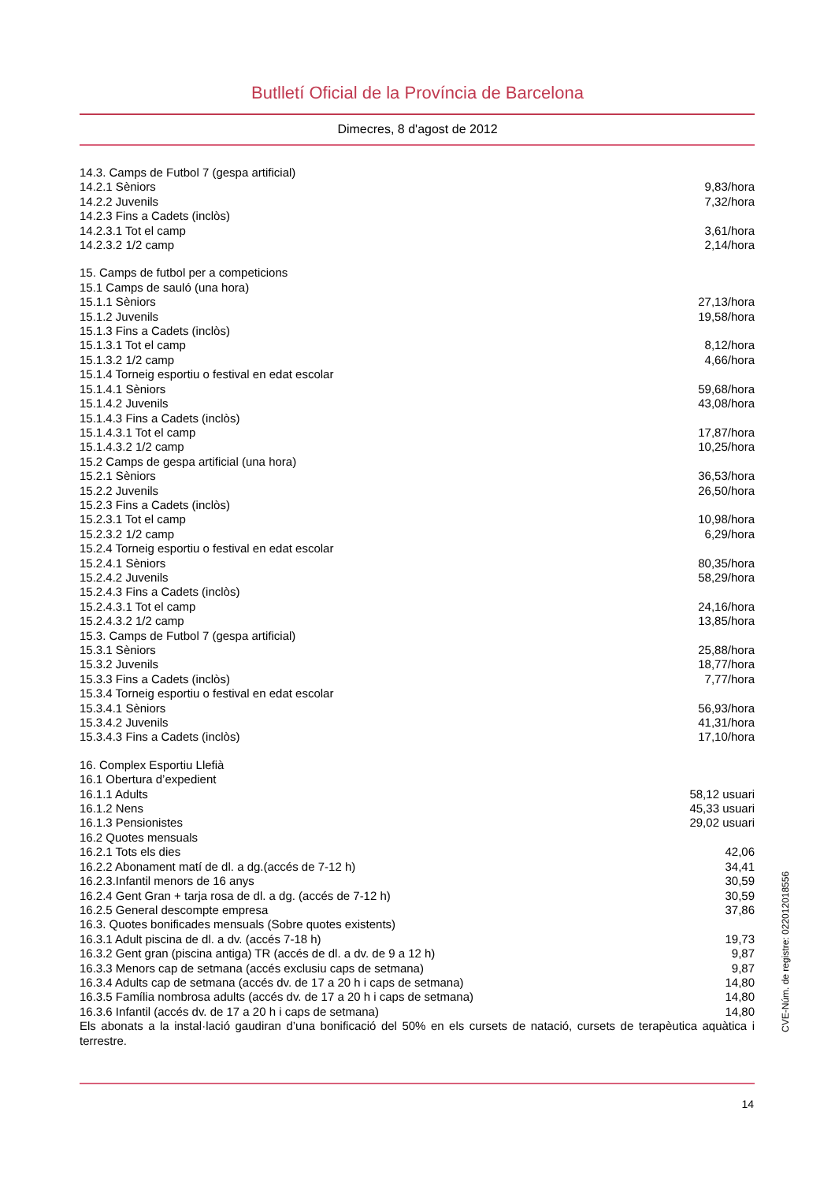Butlletí Oficial de la Província de Barcelona
Dimecres, 8 d'agost de 2012
| 14.3. Camps de Futbol 7 (gespa artificial) | |
| 14.2.1 Sèniors | 9,83/hora |
| 14.2.2 Juvenils | 7,32/hora |
| 14.2.3 Fins a Cadets (inclòs) | |
| 14.2.3.1 Tot el camp | 3,61/hora |
| 14.2.3.2 1/2 camp | 2,14/hora |
| 15. Camps de futbol per a competicions | |
| 15.1 Camps de sauló (una hora) | |
| 15.1.1 Sèniors | 27,13/hora |
| 15.1.2 Juvenils | 19,58/hora |
| 15.1.3 Fins a Cadets (inclòs) | |
| 15.1.3.1 Tot el camp | 8,12/hora |
| 15.1.3.2 1/2 camp | 4,66/hora |
| 15.1.4 Torneig esportiu o festival en edat escolar | |
| 15.1.4.1 Sèniors | 59,68/hora |
| 15.1.4.2 Juvenils | 43,08/hora |
| 15.1.4.3 Fins a Cadets (inclòs) | |
| 15.1.4.3.1 Tot el camp | 17,87/hora |
| 15.1.4.3.2 1/2 camp | 10,25/hora |
| 15.2 Camps de gespa artificial (una hora) | |
| 15.2.1 Sèniors | 36,53/hora |
| 15.2.2 Juvenils | 26,50/hora |
| 15.2.3 Fins a Cadets (inclòs) | |
| 15.2.3.1 Tot el camp | 10,98/hora |
| 15.2.3.2 1/2 camp | 6,29/hora |
| 15.2.4 Torneig esportiu o festival en edat escolar | |
| 15.2.4.1 Sèniors | 80,35/hora |
| 15.2.4.2 Juvenils | 58,29/hora |
| 15.2.4.3 Fins a Cadets (inclòs) | |
| 15.2.4.3.1 Tot el camp | 24,16/hora |
| 15.2.4.3.2 1/2 camp | 13,85/hora |
| 15.3. Camps de Futbol 7 (gespa artificial) | |
| 15.3.1 Sèniors | 25,88/hora |
| 15.3.2 Juvenils | 18,77/hora |
| 15.3.3 Fins a Cadets (inclòs) | 7,77/hora |
| 15.3.4 Torneig esportiu o festival en edat escolar | |
| 15.3.4.1 Sèniors | 56,93/hora |
| 15.3.4.2 Juvenils | 41,31/hora |
| 15.3.4.3 Fins a Cadets (inclòs) | 17,10/hora |
| 16. Complex Esportiu Llefià | |
| 16.1 Obertura d’expedient | |
| 16.1.1 Adults | 58,12 usuari |
| 16.1.2 Nens | 45,33 usuari |
| 16.1.3 Pensionistes | 29,02 usuari |
| 16.2 Quotes mensuals | |
| 16.2.1 Tots els dies | 42,06 |
| 16.2.2 Abonament matí de dl. a dg.(accés de 7-12 h) | 34,41 |
| 16.2.3.Infantil menors de 16 anys | 30,59 |
| 16.2.4 Gent Gran + tarja rosa de dl. a dg. (accés de 7-12 h) | 30,59 |
| 16.2.5 General descompte empresa | 37,86 |
| 16.3. Quotes bonificades mensuals (Sobre quotes existents) | |
| 16.3.1 Adult piscina de dl. a dv. (accés 7-18 h) | 19,73 |
| 16.3.2 Gent gran (piscina antiga) TR (accés de dl. a dv. de 9 a 12 h) | 9,87 |
| 16.3.3 Menors cap de setmana (accés exclusiu caps de setmana) | 9,87 |
| 16.3.4 Adults cap de setmana (accés dv. de 17 a 20 h i caps de setmana) | 14,80 |
| 16.3.5 Família nombrosa adults (accés dv. de 17 a 20 h i caps de setmana) | 14,80 |
| 16.3.6 Infantil (accés dv. de 17 a 20 h i caps de setmana) | 14,80 |
Els abonats a la instal·lació gaudiran d’una bonificació del 50% en els cursets de natació, cursets de terapèutica aquàtica i terrestre.
14
CVE-Núm. de registre: 022012018556